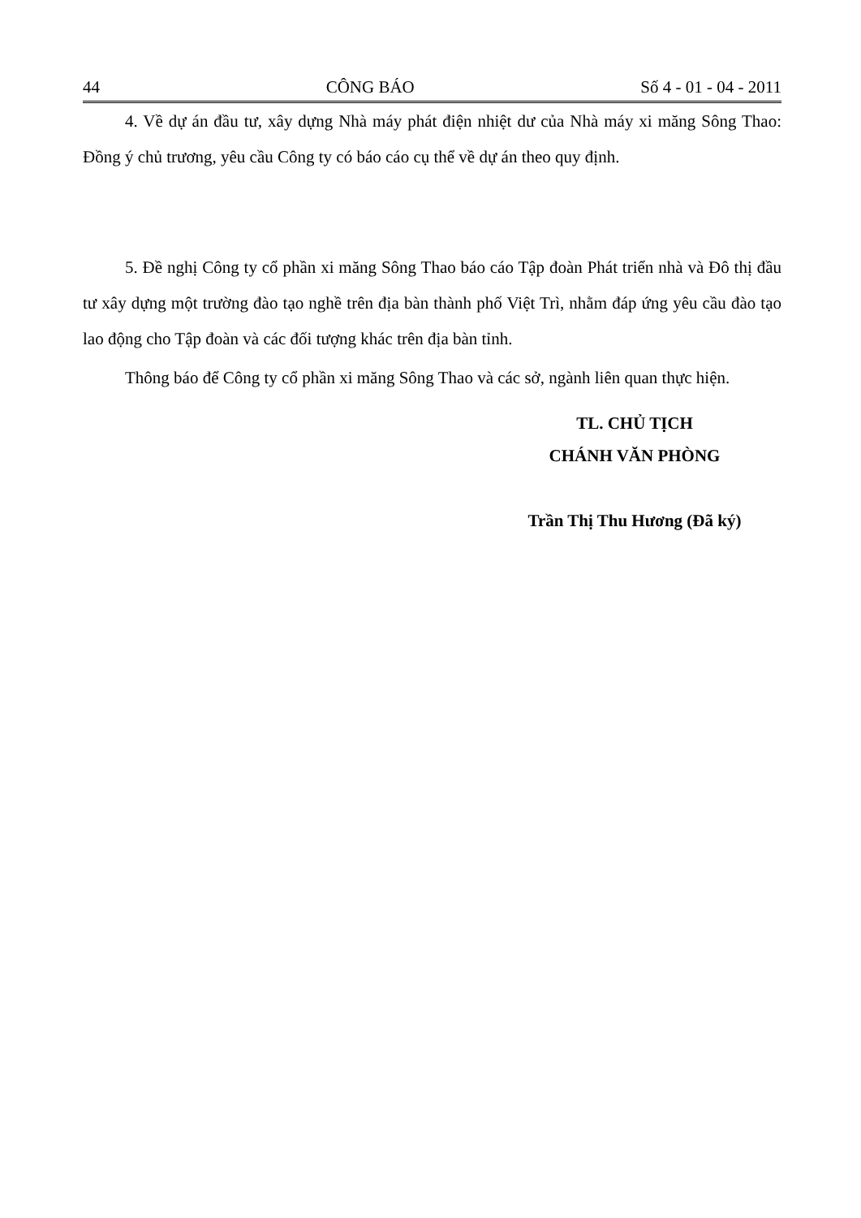44 CÔNG BÁO Số 4 - 01 - 04 - 2011
4. Về dự án đầu tư, xây dựng Nhà máy phát điện nhiệt dư của Nhà máy xi măng Sông Thao: Đồng ý chủ trương, yêu cầu Công ty có báo cáo cụ thể về dự án theo quy định.
5. Đề nghị Công ty cổ phần xi măng Sông Thao báo cáo Tập đoàn Phát triển nhà và Đô thị đầu tư xây dựng một trường đào tạo nghề trên địa bàn thành phố Việt Trì, nhằm đáp ứng yêu cầu đào tạo lao động cho Tập đoàn và các đối tượng khác trên địa bàn tỉnh.
Thông báo để Công ty cổ phần xi măng Sông Thao và các sở, ngành liên quan thực hiện.
TL. CHỦ TỊCH
CHÁNH VĂN PHÒNG
Trần Thị Thu Hương (Đã ký)